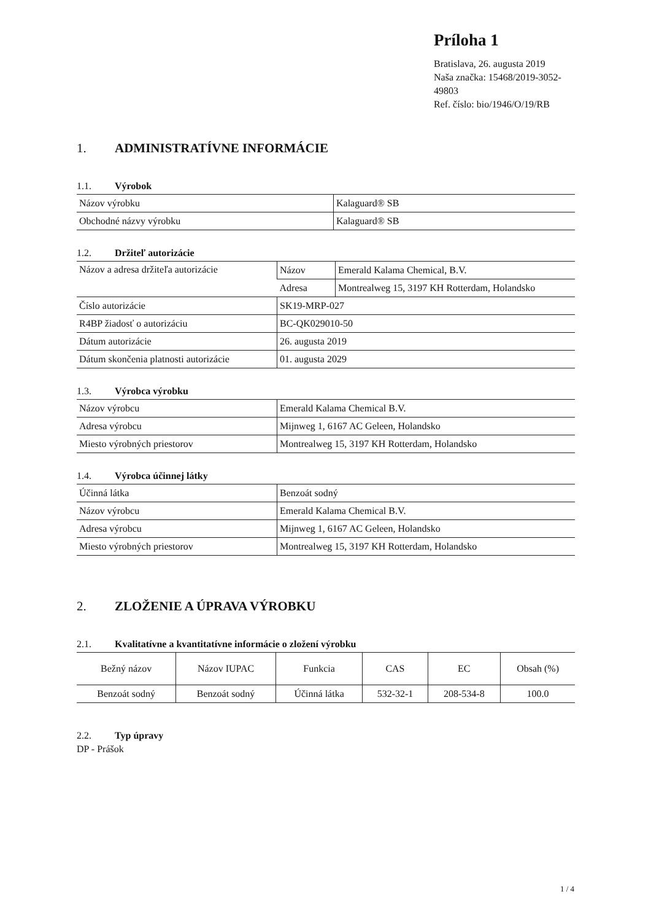Príloha 1
Bratislava, 26. augusta 2019
Naša značka: 15468/2019-3052-49803
Ref. číslo: bio/1946/O/19/RB
1. ADMINISTRATÍVNE INFORMÁCIE
1.1. Výrobok
| Názov výrobku | Kalaguard® SB |
| Obchodné názvy výrobku | Kalaguard® SB |
1.2. Držiteľ autorizácie
| Názov a adresa držiteľa autorizácie | Názov | Emerald Kalama Chemical, B.V. |
| | Adresa | Montrealweg 15, 3197 KH Rotterdam, Holandsko |
| Číslo autorizácie | SK19-MRP-027 | |
| R4BP žiadosť o autorizáciu | BC-QK029010-50 | |
| Dátum autorizácie | 26. augusta 2019 | |
| Dátum skončenia platnosti autorizácie | 01. augusta 2029 | |
1.3. Výrobca výrobku
| Názov výrobcu | Emerald Kalama Chemical B.V. |
| Adresa výrobcu | Mijnweg 1, 6167 AC Geleen, Holandsko |
| Miesto výrobných priestorov | Montrealweg 15, 3197 KH Rotterdam, Holandsko |
1.4. Výrobca účinnej látky
| Účinná látka | Benzoát sodný |
| Názov výrobcu | Emerald Kalama Chemical B.V. |
| Adresa výrobcu | Mijnweg 1, 6167 AC Geleen, Holandsko |
| Miesto výrobných priestorov | Montrealweg 15, 3197 KH Rotterdam, Holandsko |
2. ZLOŽENIE A ÚPRAVA VÝROBKU
2.1. Kvalitatívne a kvantitatívne informácie o zložení výrobku
| Bežný názov | Názov IUPAC | Funkcia | CAS | EC | Obsah (%) |
| --- | --- | --- | --- | --- | --- |
| Benzoát sodný | Benzoát sodný | Účinná látka | 532-32-1 | 208-534-8 | 100.0 |
2.2. Typ úpravy
DP - Prášok
1 / 4